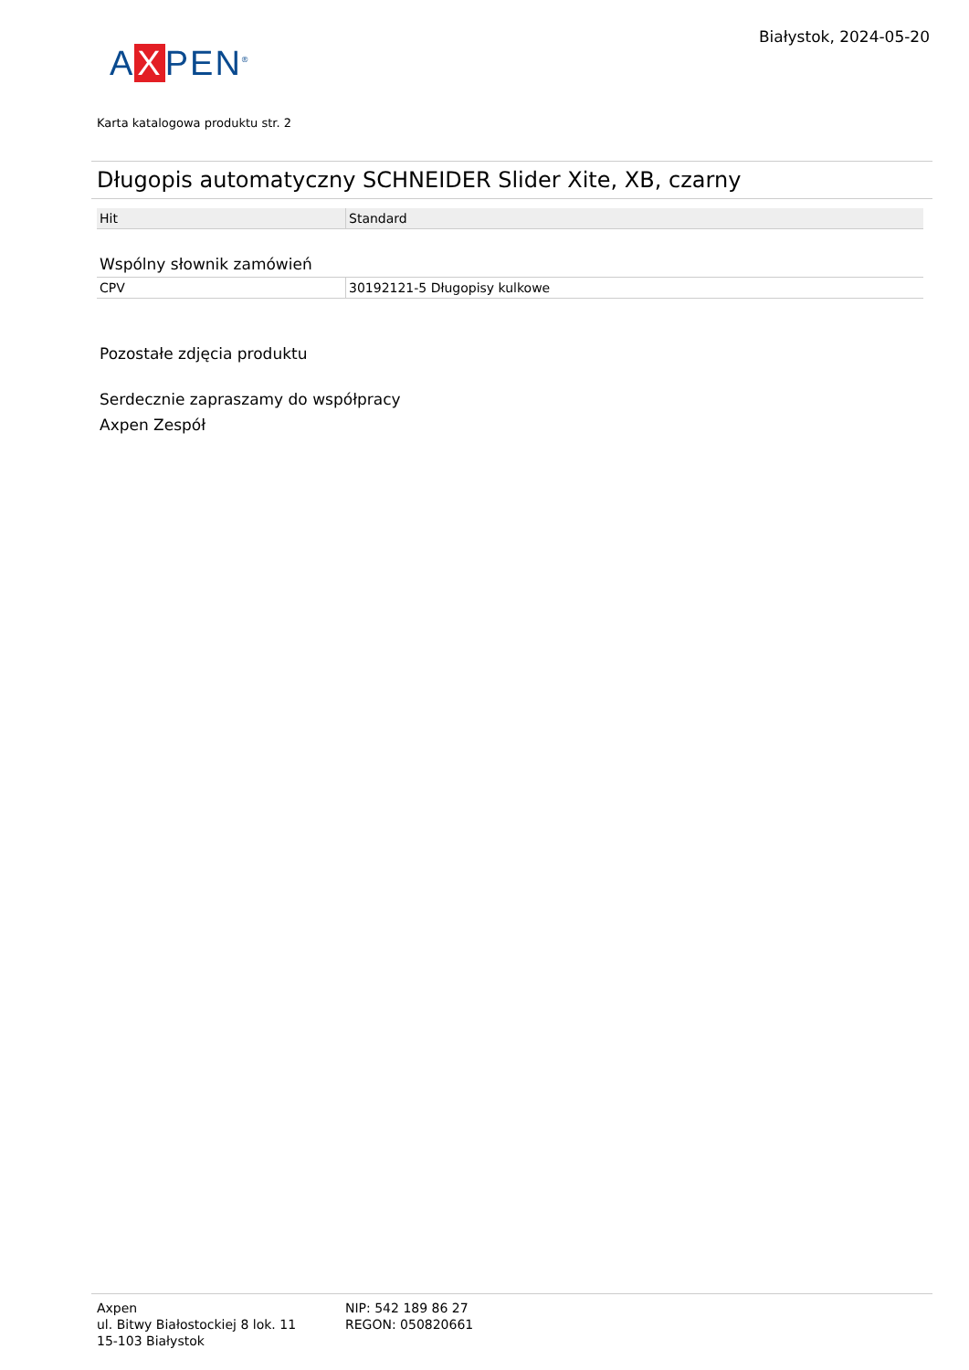A X PEN<sup>®</sup>
Białystok, 2024-05-20
Karta katalogowa produktu str. 2
Długopis automatyczny SCHNEIDER Slider Xite, XB, czarny
| Hit | Standard |
Wspólny słownik zamówień
| CPV | 30192121-5 Długopisy kulkowe |
Pozostałe zdjęcia produktu
Serdecznie zapraszamy do współpracy
Axpen Zespół
Axpen
ul. Bitwy Białostockiej 8 lok. 11
15-103 Białystok
NIP: 542 189 86 27
REGON: 050820661